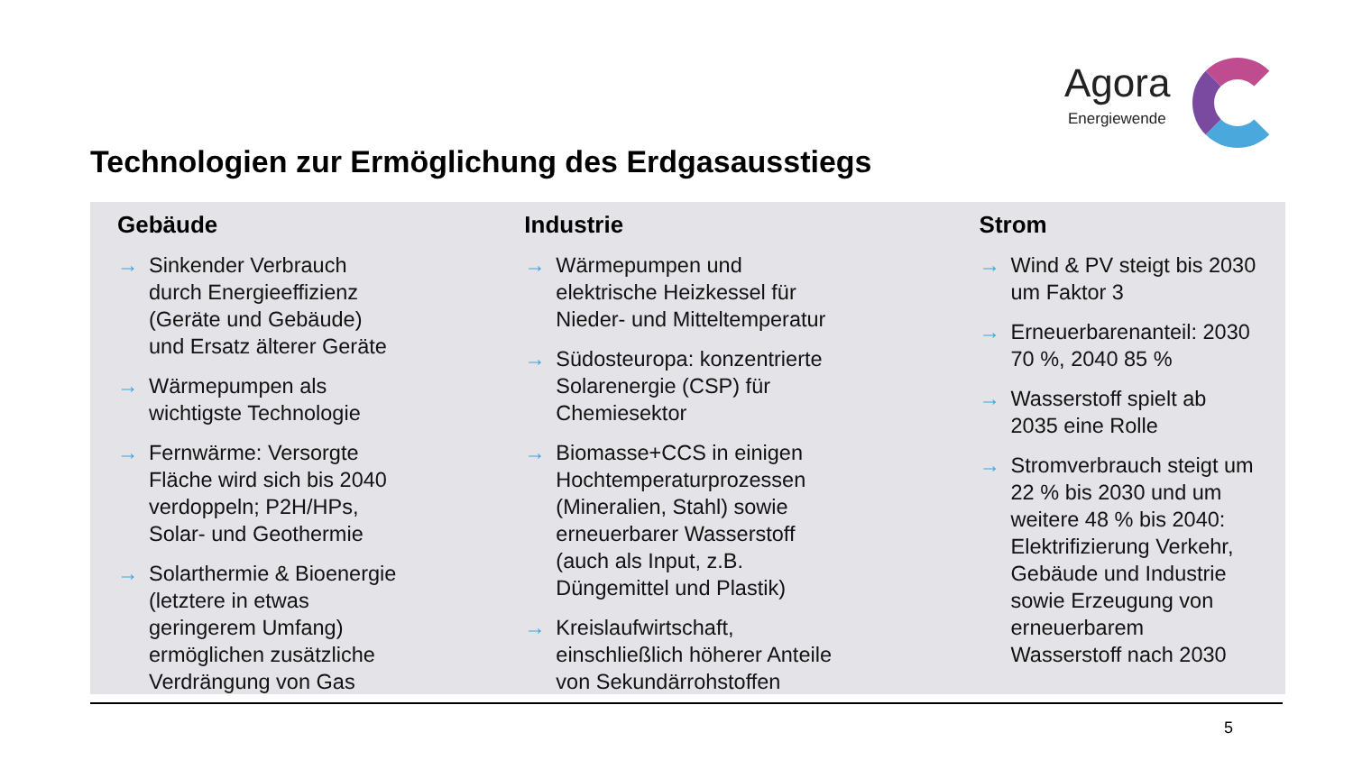Agora
Energiewende
Technologien zur Ermöglichung des Erdgasausstiegs
Gebäude
→ Sinkender Verbrauch
durch Energieeffizienz
(Geräte und Gebäude)
und Ersatz älterer Geräte
→ Wärmepumpen als
wichtigste Technologie
→ Fernwärme: Versorgte
Fläche wird sich bis 2040
verdoppeln; P2H/HPs,
Solar- und Geothermie
→ Solarthermie & Bioenergie
(letztere in etwas
geringerem Umfang)
ermöglichen zusätzliche
Verdrängung von Gas
Industrie
→ Wärmepumpen und
elektrische Heizkessel für
Nieder- und Mitteltemperatur
→ Südosteuropa: konzentrierte
Solarenergie (CSP) für
Chemiesektor
→ Biomasse+CCS in einigen
Hochtemperaturprozessen
(Mineralien, Stahl) sowie
erneuerbarer Wasserstoff
(auch als Input, z.B.
Düngemittel und Plastik)
→ Kreislaufwirtschaft,
einschließlich höherer Anteile
von Sekundärrohstoffen
Strom
→ Wind & PV steigt bis 2030
um Faktor 3
→ Erneuerbarenanteil: 2030
70 %, 2040 85 %
→ Wasserstoff spielt ab
2035 eine Rolle
→ Stromverbrauch steigt um
22 % bis 2030 und um
weitere 48 % bis 2040:
Elektrifizierung Verkehr,
Gebäude und Industrie
sowie Erzeugung von
erneuerbarem
Wasserstoff nach 2030
5